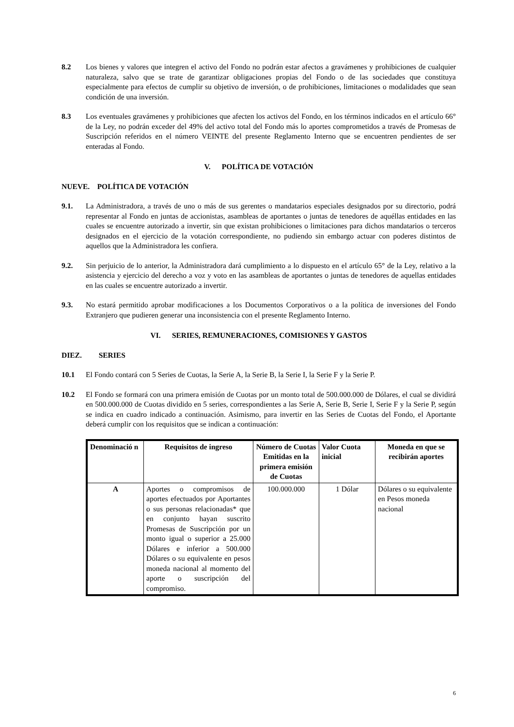8.2 Los bienes y valores que integren el activo del Fondo no podrán estar afectos a gravámenes y prohibiciones de cualquier naturaleza, salvo que se trate de garantizar obligaciones propias del Fondo o de las sociedades que constituya especialmente para efectos de cumplir su objetivo de inversión, o de prohibiciones, limitaciones o modalidades que sean condición de una inversión.
8.3 Los eventuales gravámenes y prohibiciones que afecten los activos del Fondo, en los términos indicados en el artículo 66° de la Ley, no podrán exceder del 49% del activo total del Fondo más lo aportes comprometidos a través de Promesas de Suscripción referidos en el número VEINTE del presente Reglamento Interno que se encuentren pendientes de ser enteradas al Fondo.
V. POLÍTICA DE VOTACIÓN
NUEVE. POLÍTICA DE VOTACIÓN
9.1. La Administradora, a través de uno o más de sus gerentes o mandatarios especiales designados por su directorio, podrá representar al Fondo en juntas de accionistas, asambleas de aportantes o juntas de tenedores de aquéllas entidades en las cuales se encuentre autorizado a invertir, sin que existan prohibiciones o limitaciones para dichos mandatarios o terceros designados en el ejercicio de la votación correspondiente, no pudiendo sin embargo actuar con poderes distintos de aquellos que la Administradora les confiera.
9.2. Sin perjuicio de lo anterior, la Administradora dará cumplimiento a lo dispuesto en el artículo 65° de la Ley, relativo a la asistencia y ejercicio del derecho a voz y voto en las asambleas de aportantes o juntas de tenedores de aquellas entidades en las cuales se encuentre autorizado a invertir.
9.3. No estará permitido aprobar modificaciones a los Documentos Corporativos o a la política de inversiones del Fondo Extranjero que pudieren generar una inconsistencia con el presente Reglamento Interno.
VI. SERIES, REMUNERACIONES, COMISIONES Y GASTOS
DIEZ. SERIES
10.1 El Fondo contará con 5 Series de Cuotas, la Serie A, la Serie B, la Serie I, la Serie F y la Serie P.
10.2 El Fondo se formará con una primera emisión de Cuotas por un monto total de 500.000.000 de Dólares, el cual se dividirá en 500.000.000 de Cuotas dividido en 5 series, correspondientes a las Serie A, Serie B, Serie I, Serie F y la Serie P, según se indica en cuadro indicado a continuación. Asimismo, para invertir en las Series de Cuotas del Fondo, el Aportante deberá cumplir con los requisitos que se indican a continuación:
| Denominació n | Requisitos de ingreso | Número de Cuotas Emitidas en la primera emisión de Cuotas | Valor Cuota inicial | Moneda en que se recibirán aportes |
| --- | --- | --- | --- | --- |
| A | Aportes o compromisos de aportes efectuados por Aportantes o sus personas relacionadas* que en conjunto hayan suscrito Promesas de Suscripción por un monto igual o superior a 25.000 Dólares e inferior a 500.000 Dólares o su equivalente en pesos moneda nacional al momento del aporte o suscripción del compromiso. | 100.000.000 | 1 Dólar | Dólares o su equivalente en Pesos moneda nacional |
6